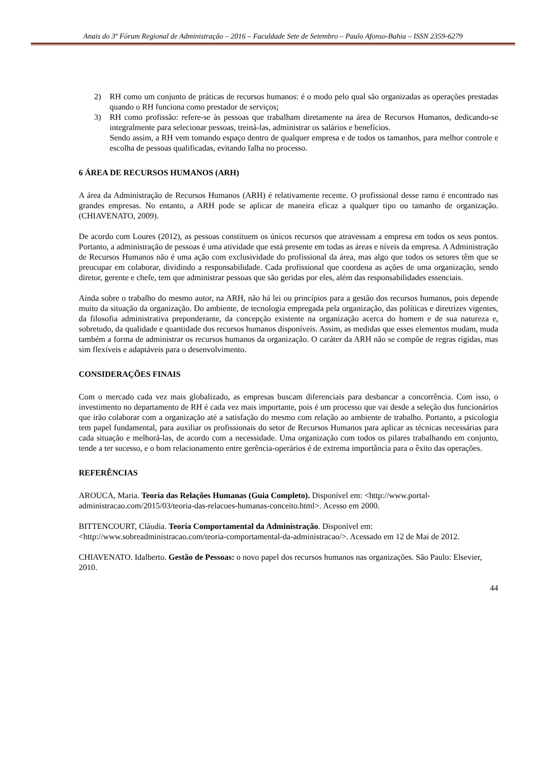Anais do 3º Fórum Regional de Administração – 2016 – Faculdade Sete de Setembro – Paulo Afonso-Bahia – ISSN 2359-6279
2) RH como um conjunto de práticas de recursos humanos: é o modo pelo qual são organizadas as operações prestadas quando o RH funciona como prestador de serviços;
3) RH como profissão: refere-se às pessoas que trabalham diretamente na área de Recursos Humanos, dedicando-se integralmente para selecionar pessoas, treiná-las, administrar os salários e benefícios.
Sendo assim, a RH vem tomando espaço dentro de qualquer empresa e de todos os tamanhos, para melhor controle e escolha de pessoas qualificadas, evitando falha no processo.
6 ÁREA DE RECURSOS HUMANOS (ARH)
A área da Administração de Recursos Humanos (ARH) é relativamente recente. O profissional desse ramo é encontrado nas grandes empresas. No entanto, a ARH pode se aplicar de maneira eficaz a qualquer tipo ou tamanho de organização. (CHIAVENATO, 2009).
De acordo com Loures (2012), as pessoas constituem os únicos recursos que atravessam a empresa em todos os seus pontos. Portanto, a administração de pessoas é uma atividade que está presente em todas as áreas e níveis da empresa. A Administração de Recursos Humanos não é uma ação com exclusividade do profissional da área, mas algo que todos os setores têm que se preocupar em colaborar, dividindo a responsabilidade. Cada profissional que coordena as ações de uma organização, sendo diretor, gerente e chefe, tem que administrar pessoas que são geridas por eles, além das responsabilidades essenciais.
Ainda sobre o trabalho do mesmo autor, na ARH, não há lei ou princípios para a gestão dos recursos humanos, pois depende muito da situação da organização. Do ambiente, de tecnologia empregada pela organização, das políticas e diretrizes vigentes, da filosofia administrativa preponderante, da concepção existente na organização acerca do homem e de sua natureza e, sobretudo, da qualidade e quantidade dos recursos humanos disponíveis. Assim, as medidas que esses elementos mudam, muda também a forma de administrar os recursos humanos da organização. O caráter da ARH não se compõe de regras rígidas, mas sim flexíveis e adaptáveis para o desenvolvimento.
CONSIDERAÇÕES FINAIS
Com o mercado cada vez mais globalizado, as empresas buscam diferenciais para desbancar a concorrência. Com isso, o investimento no departamento de RH é cada vez mais importante, pois é um processo que vai desde a seleção dos funcionários que irão colaborar com a organização até a satisfação do mesmo com relação ao ambiente de trabalho. Portanto, a psicologia tem papel fundamental, para auxiliar os profissionais do setor de Recursos Humanos para aplicar as técnicas necessárias para cada situação e melhorá-las, de acordo com a necessidade. Uma organização com todos os pilares trabalhando em conjunto, tende a ter sucesso, e o bom relacionamento entre gerência-operários é de extrema importância para o êxito das operações.
REFERÊNCIAS
AROUCA, Maria. Teoria das Relações Humanas (Guia Completo). Disponível em: <http://www.portal-administracao.com/2015/03/teoria-das-relacoes-humanas-conceito.html>. Acesso em 2000.
BITTENCOURT, Cláudia. Teoria Comportamental da Administração. Disponível em: <http://www.sobreadministracao.com/teoria-comportamental-da-administracao/>. Acessado em 12 de Mai de 2012.
CHIAVENATO. Idalberto. Gestão de Pessoas: o novo papel dos recursos humanos nas organizações. São Paulo: Elsevier, 2010.
44